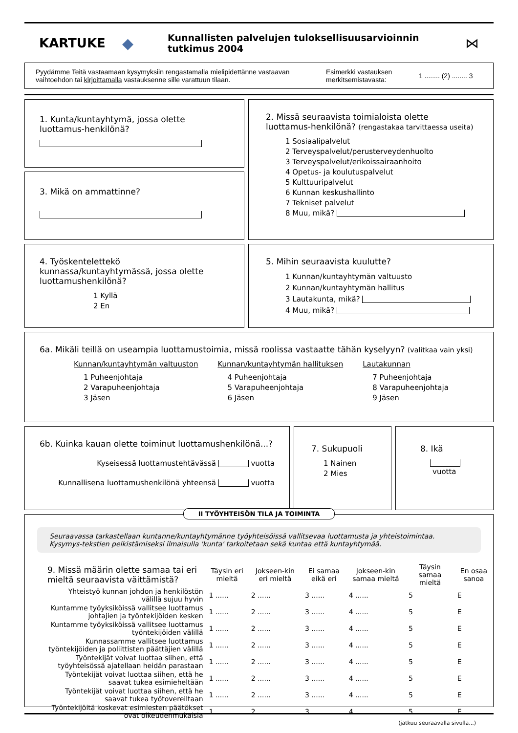KARTUKE ◆ Kunnallisten palvelujen tuloksellisuusarvioinnin tutkimus 2004 ⋈
Pyydämme Teitä vastaamaan kysymyksiin rengastamalla mielipidettänne vastaavan vaihtoehdon tai kirjoittamalla vastauksenne sille varattuun tilaan.
Esimerkki vastauksen merkitsemistavasta:
1 ........ (2) ........ 3
1. Kunta/kuntayhtymä, jossa olette luottamus-henkilönä?
3. Mikä on ammattinne?
2. Missä seuraavista toimialoista olette luottamus-henkilönä? (rengastakaa tarvittaessa useita)
1 Sosiaalipalvelut
2 Terveyspalvelut/perusterveydenhuolto
3 Terveyspalvelut/erikoissairaanhoito
4 Opetus- ja koulutuspalvelut
5 Kulttuuripalvelut
6 Kunnan keskushallinto
7 Tekniset palvelut
8 Muu, mikä?
4. Työskentelettekö kunnassa/kuntayhtymässä, jossa olette luottamushenkilönä?
1 Kyllä
2 En
5. Mihin seuraavista kuulutte?
1 Kunnan/kuntayhtymän valtuusto
2 Kunnan/kuntayhtymän hallitus
3 Lautakunta, mikä?
4 Muu, mikä?
6a. Mikäli teillä on useampia luottamustoimia, missä roolissa vastaatte tähän kyselyyn? (valitkaa vain yksi)
Kunnan/kuntayhtymän valtuuston
1 Puheenjohtaja
2 Varapuheenjohtaja
3 Jäsen
Kunnan/kuntayhtymän hallituksen
4 Puheenjohtaja
5 Varapuheenjohtaja
6 Jäsen
Lautakunnan
7 Puheenjohtaja
8 Varapuheenjohtaja
9 Jäsen
6b. Kuinka kauan olette toiminut luottamushenkilönä...?
Kyseisessä luottamustehtävässä vuotta
Kunnallisena luottamushenkilönä yhteensä vuotta
7. Sukupuoli
1 Nainen
2 Mies
8. Ikä
vuotta
II TYÖYHTEISÖN TILA JA TOIMINTA
Seuraavassa tarkastellaan kuntanne/kuntayhtymänne työyhteisöissä vallitsevaa luottamusta ja yhteistoimintaa. Kysymys-tekstien pelkistämiseksi ilmaisulla 'kunta' tarkoitetaan sekä kuntaa että kuntayhtymää.
| 9. Missä määrin olette samaa tai eri mieltä seuraavista väittämistä? | Täysin eri mieltä | Jokseen-kin eri mieltä | Ei samaa eikä eri | Jokseen-kin samaa mieltä | Täysin samaa mieltä | En osaa sanoa |
| --- | --- | --- | --- | --- | --- | --- |
| Yhteistyö kunnan johdon ja henkilöstön välillä sujuu hyvin | 1 ...... | 2 ...... | 3 ...... | 4 ...... | 5 | E |
| Kuntamme työyksiköissä vallitsee luottamus johtajien ja työntekijöiden kesken | 1 ...... | 2 ...... | 3 ...... | 4 ...... | 5 | E |
| Kuntamme työyksiköissä vallitsee luottamus työntekijöiden välillä | 1 ...... | 2 ...... | 3 ...... | 4 ...... | 5 | E |
| Kunnassamme vallitsee luottamus työntekijöiden ja poliittisten päättäjien välillä | 1 ...... | 2 ...... | 3 ...... | 4 ...... | 5 | E |
| Työntekijät voivat luottaa siihen, että työyhteisössä ajatellaan heidän parastaan | 1 ...... | 2 ...... | 3 ...... | 4 ...... | 5 | E |
| Työntekijät voivat luottaa siihen, että he saavat tukea esimieheltään | 1 ...... | 2 ...... | 3 ...... | 4 ...... | 5 | E |
| Työntekijät voivat luottaa siihen, että he saavat tukea työtovereiltaan | 1 ...... | 2 ...... | 3 ...... | 4 ...... | 5 | E |
| Työntekijöitä koskevat esimiesten päätökset ovat oikeudenmukaisia | 1 ...... | 2 ...... | 3 ...... | 4 ...... | 5 | E |
(jatkuu seuraavalla sivulla...)